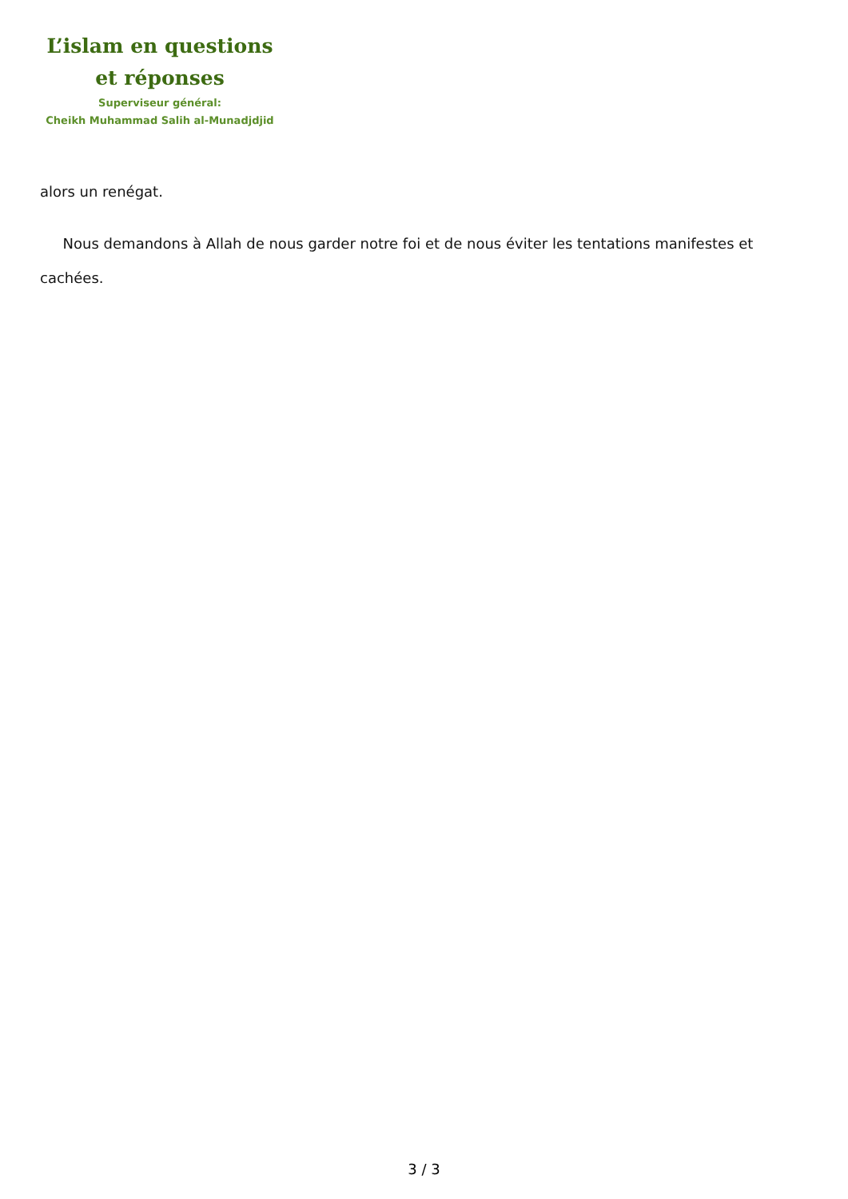L’islam en questions
et réponses
Superviseur général:
Cheikh Muhammad Salih al-Munadjdjid
alors un renégat.
Nous demandons à Allah de nous garder notre foi et de nous éviter les tentations manifestes et cachées.
3 / 3